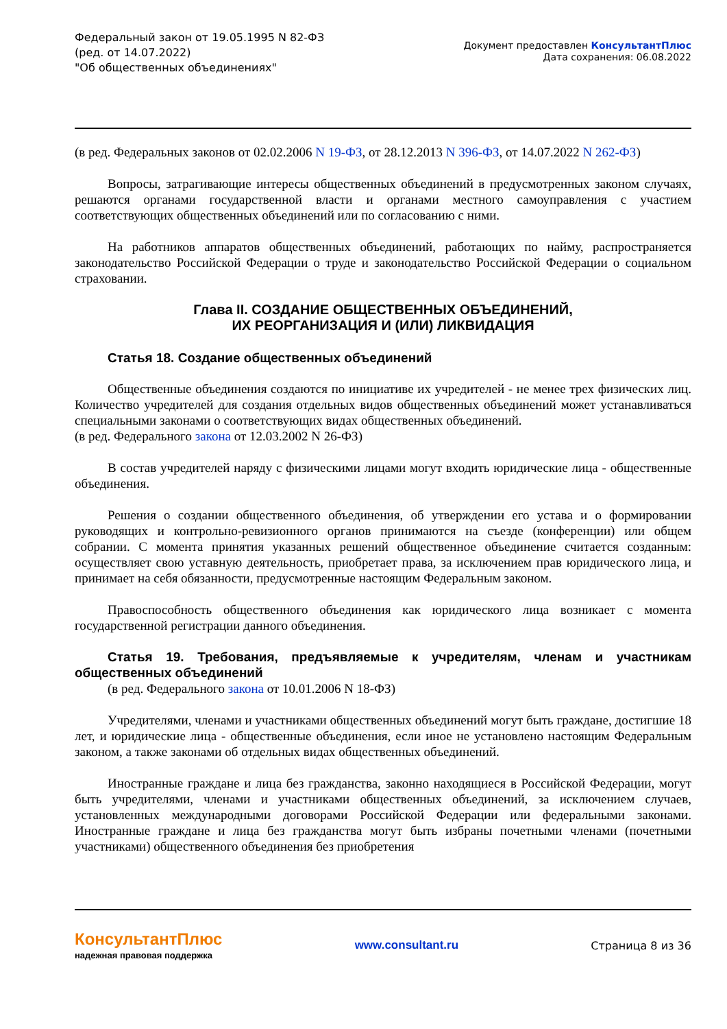Федеральный закон от 19.05.1995 N 82-ФЗ
(ред. от 14.07.2022)
"Об общественных объединениях"
Документ предоставлен КонсультантПлюс
Дата сохранения: 06.08.2022
(в ред. Федеральных законов от 02.02.2006 N 19-ФЗ, от 28.12.2013 N 396-ФЗ, от 14.07.2022 N 262-ФЗ)
Вопросы, затрагивающие интересы общественных объединений в предусмотренных законом случаях, решаются органами государственной власти и органами местного самоуправления с участием соответствующих общественных объединений или по согласованию с ними.
На работников аппаратов общественных объединений, работающих по найму, распространяется законодательство Российской Федерации о труде и законодательство Российской Федерации о социальном страховании.
Глава II. СОЗДАНИЕ ОБЩЕСТВЕННЫХ ОБЪЕДИНЕНИЙ,
ИХ РЕОРГАНИЗАЦИЯ И (ИЛИ) ЛИКВИДАЦИЯ
Статья 18. Создание общественных объединений
Общественные объединения создаются по инициативе их учредителей - не менее трех физических лиц. Количество учредителей для создания отдельных видов общественных объединений может устанавливаться специальными законами о соответствующих видах общественных объединений.
(в ред. Федерального закона от 12.03.2002 N 26-ФЗ)
В состав учредителей наряду с физическими лицами могут входить юридические лица - общественные объединения.
Решения о создании общественного объединения, об утверждении его устава и о формировании руководящих и контрольно-ревизионного органов принимаются на съезде (конференции) или общем собрании. С момента принятия указанных решений общественное объединение считается созданным: осуществляет свою уставную деятельность, приобретает права, за исключением прав юридического лица, и принимает на себя обязанности, предусмотренные настоящим Федеральным законом.
Правоспособность общественного объединения как юридического лица возникает с момента государственной регистрации данного объединения.
Статья 19. Требования, предъявляемые к учредителям, членам и участникам общественных объединений
(в ред. Федерального закона от 10.01.2006 N 18-ФЗ)
Учредителями, членами и участниками общественных объединений могут быть граждане, достигшие 18 лет, и юридические лица - общественные объединения, если иное не установлено настоящим Федеральным законом, а также законами об отдельных видах общественных объединений.
Иностранные граждане и лица без гражданства, законно находящиеся в Российской Федерации, могут быть учредителями, членами и участниками общественных объединений, за исключением случаев, установленных международными договорами Российской Федерации или федеральными законами. Иностранные граждане и лица без гражданства могут быть избраны почетными членами (почетными участниками) общественного объединения без приобретения
КонсультантПлюс
надежная правовая поддержка
www.consultant.ru Страница 8 из 36